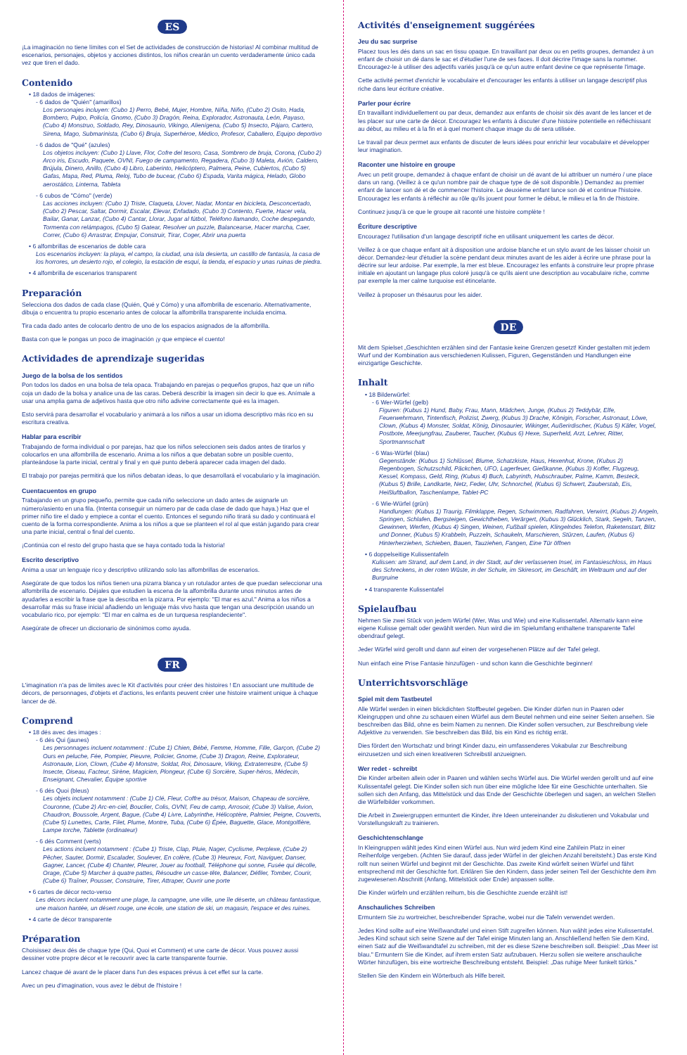ES
¡La imaginación no tiene límites con el Set de actividades de construcción de historias! Al combinar multitud de escenarios, personajes, objetos y acciones distintos, los niños crearán un cuento verdaderamente único cada vez que tiren el dado.
Contenido
• 18 dados de imágenes:
- 6 dados de "Quién" (amarillos)
Los personajes incluyen: (Cubo 1) Perro, Bebé, Mujer, Hombre, Niña, Niño, (Cubo 2) Osito, Hada, Bombero, Pulpo, Policía, Gnomo, (Cubo 3) Dragón, Reina, Explorador, Astronauta, León, Payaso, (Cubo 4) Monstruo, Soldado, Rey, Dinosaurio, Vikingo, Alienígena, (Cubo 5) Insecto, Pájaro, Cartero, Sirena, Mago, Submarinista, (Cubo 6) Bruja, Superhéroe, Médico, Profesor, Caballero, Equipo deportivo
- 6 dados de "Qué" (azules)
Los objetos incluyen: (Cubo 1) Llave, Flor, Cofre del tesoro, Casa, Sombrero de bruja, Corona, (Cubo 2) Arco iris, Escudo, Paquete, OVNI, Fuego de campamento, Regadera, (Cubo 3) Maleta, Avión, Caldero, Brújula, Dinero, Anillo, (Cubo 4) Libro, Laberinto, Helicóptero, Palmera, Peine, Cubiertos, (Cubo 5) Gafas, Mapa, Red, Pluma, Reloj, Tubo de bucear, (Cubo 6) Espada, Varita mágica, Helado, Globo aerostático, Linterna, Tableta
- 6 cubos de "Cómo" (verde)
Las acciones incluyen: (Cubo 1) Triste, Claqueta, Llover, Nadar, Montar en bicicleta, Desconcertado, (Cubo 2) Pescar, Saltar, Dormir, Escalar, Elevar, Enfadado, (Cubo 3) Contento, Fuerte, Hacer vela, Bailar, Ganar, Lanzar, (Cubo 4) Cantar, Llorar, Jugar al fútbol, Teléfono llamando, Coche despegando, Tormenta con relámpagos, (Cubo 5) Gatear, Resolver un puzzle, Balancearse, Hacer marcha, Caer, Correr, (Cubo 6) Arrastrar, Empujar, Construir, Tirar, Coger, Abrir una puerta
• 6 alfombrillas de escenarios de doble cara
Los escenarios incluyen: la playa, el campo, la ciudad, una isla desierta, un castillo de fantasía, la casa de los horrores, un desierto rojo, el colegio, la estación de esquí, la tienda, el espacio y unas ruinas de piedra.
• 4 alfombrilla de escenarios transparent
Preparación
Selecciona dos dados de cada clase (Quién, Qué y Cómo) y una alfombrilla de escenario. Alternativamente, dibuja o encuentra tu propio escenario antes de colocar la alfombrilla transparente incluida encima.
Tira cada dado antes de colocarlo dentro de uno de los espacios asignados de la alfombrilla.
Basta con que le pongas un poco de imaginación ¡y que empiece el cuento!
Actividades de aprendizaje sugeridas
Juego de la bolsa de los sentidos
Pon todos los dados en una bolsa de tela opaca. Trabajando en parejas o pequeños grupos, haz que un niño coja un dado de la bolsa y analice una de las caras. Deberá describir la imagen sin decir lo que es. Anímale a usar una amplia gama de adjetivos hasta que otro niño adivine correctamente qué es la imagen.
Esto servirá para desarrollar el vocabulario y animará a los niños a usar un idioma descriptivo más rico en su escritura creativa.
Hablar para escribir
Trabajando de forma individual o por parejas, haz que los niños seleccionen seis dados antes de tirarlos y colocarlos en una alfombrilla de escenario. Anima a los niños a que debatan sobre un posible cuento, planteándose la parte inicial, central y final y en qué punto deberá aparecer cada imagen del dado.
El trabajo por parejas permitirá que los niños debatan ideas, lo que desarrollará el vocabulario y la imaginación.
Cuentacuentos en grupo
Trabajando en un grupo pequeño, permite que cada niño seleccione un dado antes de asignarle un número/asiento en una fila. (Intenta conseguir un número par de cada clase de dado que haya.) Haz que el primer niño tire el dado y empiece a contar el cuento. Entonces el segundo niño tirará su dado y continuará el cuento de la forma correspondiente. Anima a los niños a que se planteen el rol al que están jugando para crear una parte inicial, central o final del cuento.
¡Continúa con el resto del grupo hasta que se haya contado toda la historia!
Escrito descriptivo
Anima a usar un lenguaje rico y descriptivo utilizando solo las alfombrillas de escenarios.
Asegúrate de que todos los niños tienen una pizarra blanca y un rotulador antes de que puedan seleccionar una alfombrilla de escenario. Déjales que estudien la escena de la alfombrilla durante unos minutos antes de ayudarles a escribir la frase que la describa en la pizarra. Por ejemplo: "El mar es azul." Anima a los niños a desarrollar más su frase inicial añadiendo un lenguaje más vivo hasta que tengan una descripción usando un vocabulario rico, por ejemplo: "El mar en calma es de un turquesa resplandeciente".
Asegúrate de ofrecer un diccionario de sinónimos como ayuda.
FR
L'imagination n'a pas de limites avec le Kit d'activités pour créer des histoires ! En associant une multitude de décors, de personnages, d'objets et d'actions, les enfants peuvent créer une histoire vraiment unique à chaque lancer de dé.
Comprend
• 18 dés avec des images :
- 6 dés Qui (jaunes)
Les personnages incluent notamment : (Cube 1) Chien, Bébé, Femme, Homme, Fille, Garçon, (Cube 2) Ours en peluche, Fée, Pompier, Pieuvre, Policier, Gnome, (Cube 3) Dragon, Reine, Explorateur, Astronaute, Lion, Clown, (Cube 4) Monstre, Soldat, Roi, Dinosaure, Viking, Extraterrestre, (Cube 5) Insecte, Oiseau, Facteur, Sirène, Magicien, Plongeur, (Cube 6) Sorcière, Super-héros, Médecin, Enseignant, Chevalier, Équipe sportive
- 6 dés Quoi (bleus)
Les objets incluent notamment : (Cube 1) Clé, Fleur, Coffre au trésor, Maison, Chapeau de sorcière, Couronne, (Cube 2) Arc-en-ciel, Bouclier, Colis, OVNI, Feu de camp, Arrosoir, (Cube 3) Valise, Avion, Chaudron, Boussole, Argent, Bague, (Cube 4) Livre, Labyrinthe, Hélicoptère, Palmier, Peigne, Couverts, (Cube 5) Lunettes, Carte, Filet, Plume, Montre, Tuba, (Cube 6) Épée, Baguette, Glace, Montgolfière, Lampe torche, Tablette (ordinateur)
- 6 dés Comment (verts)
Les actions incluent notamment : (Cube 1) Triste, Clap, Pluie, Nager, Cyclisme, Perplexe, (Cube 2) Pêcher, Sauter, Dormir, Escalader, Soulever, En colère, (Cube 3) Heureux, Fort, Naviguer, Danser, Gagner, Lancer, (Cube 4) Chanter, Pleurer, Jouer au football, Téléphone qui sonne, Fusée qui décolle, Orage, (Cube 5) Marcher à quatre pattes, Résoudre un casse-tête, Balancer, Défiler, Tomber, Courir, (Cube 6) Traîner, Pousser, Construire, Tirer, Attraper, Ouvrir une porte
• 6 cartes de décor recto-verso
Les décors incluent notamment une plage, la campagne, une ville, une île déserte, un château fantastique, une maison hantée, un désert rouge, une école, une station de ski, un magasin, l'espace et des ruines.
• 4 carte de décor transparente
Préparation
Choisissez deux dés de chaque type (Qui, Quoi et Comment) et une carte de décor. Vous pouvez aussi dessiner votre propre décor et le recouvrir avec la carte transparente fournie.
Lancez chaque dé avant de le placer dans l'un des espaces prévus à cet effet sur la carte.
Avec un peu d'imagination, vous avez le début de l'histoire !
Activités d'enseignement suggérées
Jeu du sac surprise
Placez tous les dés dans un sac en tissu opaque. En travaillant par deux ou en petits groupes, demandez à un enfant de choisir un dé dans le sac et d'étudier l'une de ses faces. Il doit décrire l'image sans la nommer. Encouragez-le à utiliser des adjectifs variés jusqu'à ce qu'un autre enfant devine ce que représente l'image.
Cette activité permet d'enrichir le vocabulaire et d'encourager les enfants à utiliser un langage descriptif plus riche dans leur écriture créative.
Parler pour écrire
En travaillant individuellement ou par deux, demandez aux enfants de choisir six dés avant de les lancer et de les placer sur une carte de décor. Encouragez les enfants à discuter d'une histoire potentielle en réfléchissant au début, au milieu et à la fin et à quel moment chaque image du dé sera utilisée.
Le travail par deux permet aux enfants de discuter de leurs idées pour enrichir leur vocabulaire et développer leur imagination.
Raconter une histoire en groupe
Avec un petit groupe, demandez à chaque enfant de choisir un dé avant de lui attribuer un numéro / une place dans un rang. (Veillez à ce qu'un nombre pair de chaque type de dé soit disponible.) Demandez au premier enfant de lancer son dé et de commencer l'histoire. Le deuxième enfant lance son dé et continue l'histoire. Encouragez les enfants à réfléchir au rôle qu'ils jouent pour former le début, le milieu et la fin de l'histoire.
Continuez jusqu'à ce que le groupe ait raconté une histoire complète !
Écriture descriptive
Encouragez l'utilisation d'un langage descriptif riche en utilisant uniquement les cartes de décor.
Veillez à ce que chaque enfant ait à disposition une ardoise blanche et un stylo avant de les laisser choisir un décor. Demandez-leur d'étudier la scène pendant deux minutes avant de les aider à écrire une phrase pour la décrire sur leur ardoise. Par exemple, la mer est bleue. Encouragez les enfants à construire leur propre phrase initiale en ajoutant un langage plus coloré jusqu'à ce qu'ils aient une description au vocabulaire riche, comme par exemple la mer calme turquoise est étincelante.
Veillez à proposer un thésaurus pour les aider.
DE
Mit dem Spielset „Geschichten erzählen sind der Fantasie keine Grenzen gesetzt! Kinder gestalten mit jedem Wurf und der Kombination aus verschiedenen Kulissen, Figuren, Gegenständen und Handlungen eine einzigartige Geschichte.
Inhalt
• 18 Bilderwürfel:
- 6 Wer-Würfel (gelb)
Figuren: (Kubus 1) Hund, Baby, Frau, Mann, Mädchen, Junge, (Kubus 2) Teddybär, Elfe, Feuerwehrmann, Tintenfisch, Polizist, Zwerg, (Kubus 3) Drache, Königin, Forscher, Astronaut, Löwe, Clown, (Kubus 4) Monster, Soldat, König, Dinosaurier, Wikinger, Außerirdischer, (Kubus 5) Käfer, Vogel, Postbote, Meerjungfrau, Zauberer, Taucher, (Kubus 6) Hexe, Superheld, Arzt, Lehrer, Ritter, Sportmannschaft
- 6 Was-Würfel (blau)
Gegenstände: (Kubus 1) Schlüssel, Blume, Schatzkiste, Haus, Hexenhut, Krone, (Kubus 2) Regenbogen, Schutzschild, Päckchen, UFO, Lagerfeuer, Gießkanne, (Kubus 3) Koffer, Flugzeug, Kessel, Kompass, Geld, Ring, (Kubus 4) Buch, Labyrinth, Hubschrauber, Palme, Kamm, Besteck, (Kubus 5) Brille, Landkarte, Netz, Feder, Uhr, Schnorchel, (Kubus 6) Schwert, Zauberstab, Eis, Heißluftballon, Taschenlampe, Tablet-PC
- 6 Wie-Würfel (grün)
Handlungen: (Kubus 1) Traurig, Filmklappe, Regen, Schwimmen, Radfahren, Verwirrt, (Kubus 2) Angeln, Springen, Schlafen, Bergsteigen, Gewichtheben, Verärgert, (Kubus 3) Glücklich, Stark, Segeln, Tanzen, Gewinnen, Werfen, (Kubus 4) Singen, Weinen, Fußball spielen, Klingelndes Telefon, Raketenstart, Blitz und Donner, (Kubus 5) Krabbeln, Puzzeln, Schaukeln, Marschieren, Stürzen, Laufen, (Kubus 6) Hinterherziehen, Schieben, Bauen, Tauziehen, Fangen, Eine Tür öffnen
• 6 doppelseitige Kulissentafeln
Kulissen: am Strand, auf dem Land, in der Stadt, auf der verlassenen Insel, im Fantasieschloss, im Haus des Schreckens, in der roten Wüste, in der Schule, im Skiresort, im Geschäft, im Weltraum und auf der Burgruine
• 4 transparente Kulissentafel
Spielaufbau
Nehmen Sie zwei Stück von jedem Würfel (Wer, Was und Wie) und eine Kulissentafel. Alternativ kann eine eigene Kulisse gemalt oder gewählt werden. Nun wird die im Spielumfang enthaltene transparente Tafel obendrauf gelegt.
Jeder Würfel wird gerollt und dann auf einen der vorgesehenen Plätze auf der Tafel gelegt.
Nun einfach eine Prise Fantasie hinzufügen - und schon kann die Geschichte beginnen!
Unterrichtsvorschläge
Spiel mit dem Tastbeutel
Alle Würfel werden in einen blickdichten Stoffbeutel gegeben. Die Kinder dürfen nun in Paaren oder Kleingruppen und ohne zu schauen einen Würfel aus dem Beutel nehmen und eine seiner Seiten ansehen. Sie beschreiben das Bild, ohne es beim Namen zu nennen. Die Kinder sollen versuchen, zur Beschreibung viele Adjektive zu verwenden. Sie beschreiben das Bild, bis ein Kind es richtig errät.
Dies fördert den Wortschatz und bringt Kinder dazu, ein umfassenderes Vokabular zur Beschreibung einzusetzen und sich einen kreativeren Schreibstil anzueignen.
Wer redet - schreibt
Die Kinder arbeiten allein oder in Paaren und wählen sechs Würfel aus. Die Würfel werden gerollt und auf eine Kulissentafel gelegt. Die Kinder sollen sich nun über eine mögliche Idee für eine Geschichte unterhalten. Sie sollen sich den Anfang, das Mittelstück und das Ende der Geschichte überlegen und sagen, an welchen Stellen die Würfelbilder vorkommen.
Die Arbeit in Zweiergruppen ermuntert die Kinder, ihre Ideen untereinander zu diskutieren und Vokabular und Vorstellungskraft zu trainieren.
Geschichtenschlange
In Kleingruppen wählt jedes Kind einen Würfel aus. Nun wird jedem Kind eine Zahl/ein Platz in einer Reihenfolge vergeben. (Achten Sie darauf, dass jeder Würfel in der gleichen Anzahl bereitsteht.) Das erste Kind rollt nun seinen Würfel und beginnt mit der Geschichte. Das zweite Kind würfelt seinen Würfel und fährt entsprechend mit der Geschichte fort. Erklären Sie den Kindern, dass jeder seinen Teil der Geschichte dem ihm zugewiesenen Abschnitt (Anfang, Mittelstück oder Ende) anpassen sollte.
Die Kinder würfeln und erzählen reihum, bis die Geschichte zuende erzählt ist!
Anschauliches Schreiben
Ermuntern Sie zu wortreicher, beschreibender Sprache, wobei nur die Tafeln verwendet werden.
Jedes Kind sollte auf eine Weißwandtafel und einen Stift zugreifen können. Nun wählt jedes eine Kulissentafel. Jedes Kind schaut sich seine Szene auf der Tafel einige Minuten lang an. Anschließend helfen Sie dem Kind, einen Satz auf die Weißwandtafel zu schreiben, mit der es diese Szene beschreiben soll. Beispiel: „Das Meer ist blau." Ermuntern Sie die Kinder, auf ihrem ersten Satz aufzubauen. Hierzu sollen sie weitere anschauliche Wörter hinzufügen, bis eine wortreiche Beschreibung entsteht. Beispiel: „Das ruhige Meer funkelt türkis."
Stellen Sie den Kindern ein Wörterbuch als Hilfe bereit.